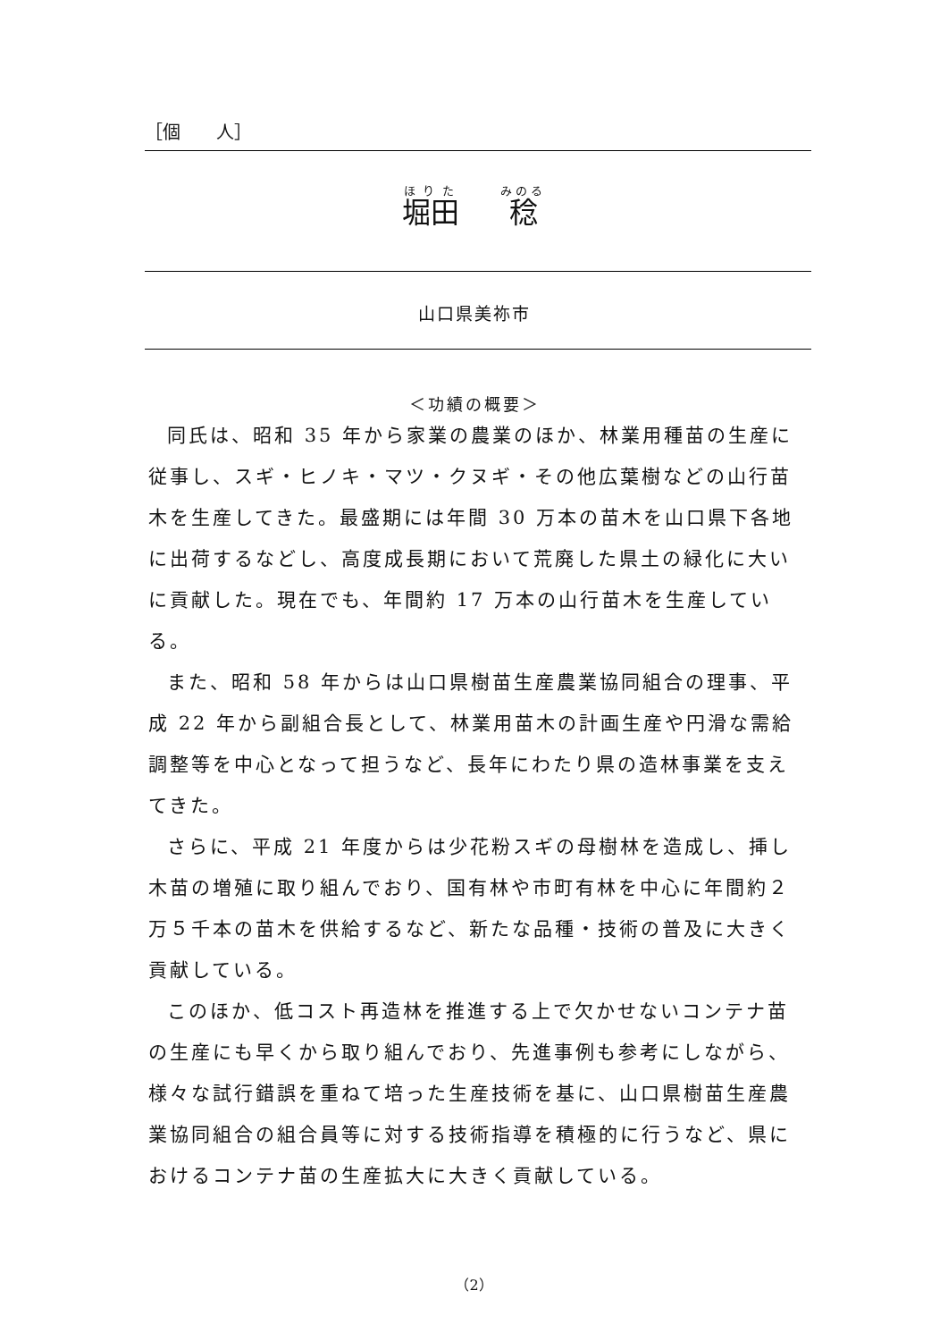［個　　人］
堀田 稔
山口県美祢市
＜功績の概要＞
同氏は、昭和 35 年から家業の農業のほか、林業用種苗の生産に従事し、スギ・ヒノキ・マツ・クヌギ・その他広葉樹などの山行苗木を生産してきた。最盛期には年間 30 万本の苗木を山口県下各地に出荷するなどし、高度成長期において荒廃した県土の緑化に大いに貢献した。現在でも、年間約 17 万本の山行苗木を生産している。
また、昭和 58 年からは山口県樹苗生産農業協同組合の理事、平成 22 年から副組合長として、林業用苗木の計画生産や円滑な需給調整等を中心となって担うなど、長年にわたり県の造林事業を支えてきた。
さらに、平成 21 年度からは少花粉スギの母樹林を造成し、挿し木苗の増殖に取り組んでおり、国有林や市町有林を中心に年間約２万５千本の苗木を供給するなど、新たな品種・技術の普及に大きく貢献している。
このほか、低コスト再造林を推進する上で欠かせないコンテナ苗の生産にも早くから取り組んでおり、先進事例も参考にしながら、様々な試行錯誤を重ねて培った生産技術を基に、山口県樹苗生産農業協同組合の組合員等に対する技術指導を積極的に行うなど、県におけるコンテナ苗の生産拡大に大きく貢献している。
（2）